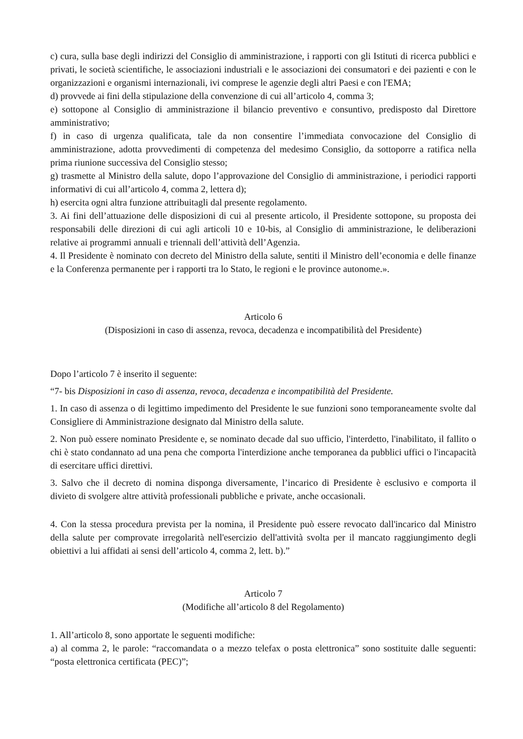c) cura, sulla base degli indirizzi del Consiglio di amministrazione, i rapporti con gli Istituti di ricerca pubblici e privati, le società scientifiche, le associazioni industriali e le associazioni dei consumatori e dei pazienti e con le organizzazioni e organismi internazionali, ivi comprese le agenzie degli altri Paesi e con l'EMA;
d) provvede ai fini della stipulazione della convenzione di cui all’articolo 4, comma 3;
e) sottopone al Consiglio di amministrazione il bilancio preventivo e consuntivo, predisposto dal Direttore amministrativo;
f) in caso di urgenza qualificata, tale da non consentire l’immediata convocazione del Consiglio di amministrazione, adotta provvedimenti di competenza del medesimo Consiglio, da sottoporre a ratifica nella prima riunione successiva del Consiglio stesso;
g) trasmette al Ministro della salute, dopo l’approvazione del Consiglio di amministrazione, i periodici rapporti informativi di cui all’articolo 4, comma 2, lettera d);
h) esercita ogni altra funzione attribuitagli dal presente regolamento.
3. Ai fini dell’attuazione delle disposizioni di cui al presente articolo, il Presidente sottopone, su proposta dei responsabili delle direzioni di cui agli articoli 10 e 10-bis, al Consiglio di amministrazione, le deliberazioni relative ai programmi annuali e triennali dell’attività dell’Agenzia.
4. Il Presidente è nominato con decreto del Ministro della salute, sentiti il Ministro dell’economia e delle finanze e la Conferenza permanente per i rapporti tra lo Stato, le regioni e le province autonome.».
Articolo 6
(Disposizioni in caso di assenza, revoca, decadenza e incompatibilità del Presidente)
Dopo l’articolo 7 è inserito il seguente:
“7- bis Disposizioni in caso di assenza, revoca, decadenza e incompatibilità del Presidente.
1. In caso di assenza o di legittimo impedimento del Presidente le sue funzioni sono temporaneamente svolte dal Consigliere di Amministrazione designato dal Ministro della salute.
2. Non può essere nominato Presidente e, se nominato decade dal suo ufficio, l'interdetto, l'inabilitato, il fallito o chi è stato condannato ad una pena che comporta l'interdizione anche temporanea da pubblici uffici o l'incapacità di esercitare uffici direttivi.
3. Salvo che il decreto di nomina disponga diversamente, l’incarico di Presidente è esclusivo e comporta il divieto di svolgere altre attività professionali pubbliche e private, anche occasionali.
4. Con la stessa procedura prevista per la nomina, il Presidente può essere revocato dall'incarico dal Ministro della salute per comprovate irregolarità nell'esercizio dell'attività svolta per il mancato raggiungimento degli obiettivi a lui affidati ai sensi dell’articolo 4, comma 2, lett. b).”
Articolo 7
(Modifiche all’articolo 8 del Regolamento)
1. All’articolo 8, sono apportate le seguenti modifiche:
a) al comma 2, le parole: “raccomandata o a mezzo telefax o posta elettronica” sono sostituite dalle seguenti: “posta elettronica certificata (PEC)”;